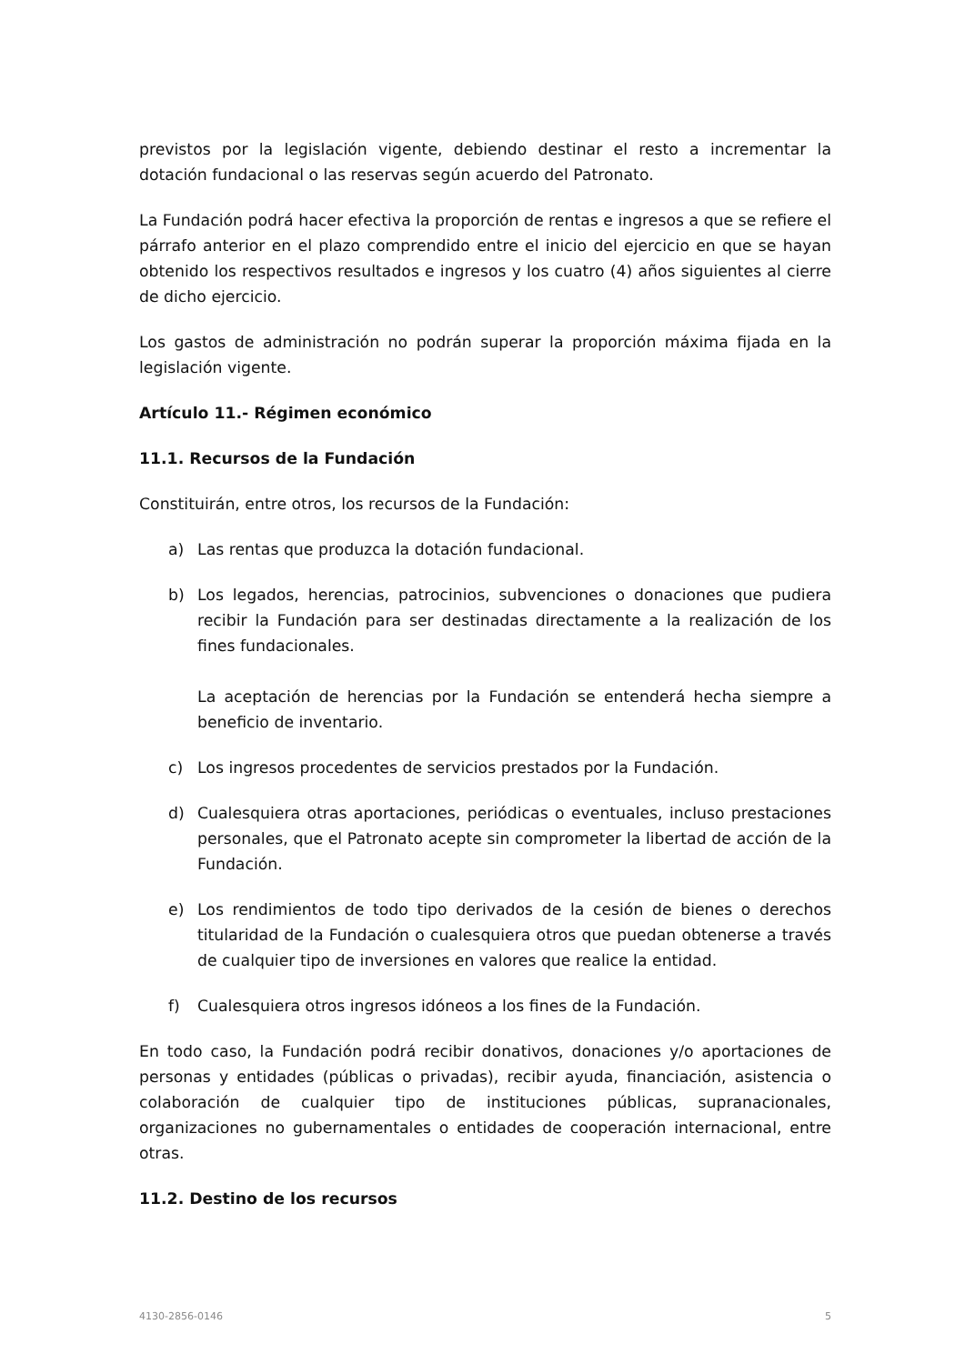previstos por la legislación vigente, debiendo destinar el resto a incrementar la dotación fundacional o las reservas según acuerdo del Patronato.
La Fundación podrá hacer efectiva la proporción de rentas e ingresos a que se refiere el párrafo anterior en el plazo comprendido entre el inicio del ejercicio en que se hayan obtenido los respectivos resultados e ingresos y los cuatro (4) años siguientes al cierre de dicho ejercicio.
Los gastos de administración no podrán superar la proporción máxima fijada en la legislación vigente.
Artículo 11.- Régimen económico
11.1. Recursos de la Fundación
Constituirán, entre otros, los recursos de la Fundación:
a) Las rentas que produzca la dotación fundacional.
b) Los legados, herencias, patrocinios, subvenciones o donaciones que pudiera recibir la Fundación para ser destinadas directamente a la realización de los fines fundacionales.
La aceptación de herencias por la Fundación se entenderá hecha siempre a beneficio de inventario.
c) Los ingresos procedentes de servicios prestados por la Fundación.
d) Cualesquiera otras aportaciones, periódicas o eventuales, incluso prestaciones personales, que el Patronato acepte sin comprometer la libertad de acción de la Fundación.
e) Los rendimientos de todo tipo derivados de la cesión de bienes o derechos titularidad de la Fundación o cualesquiera otros que puedan obtenerse a través de cualquier tipo de inversiones en valores que realice la entidad.
f) Cualesquiera otros ingresos idóneos a los fines de la Fundación.
En todo caso, la Fundación podrá recibir donativos, donaciones y/o aportaciones de personas y entidades (públicas o privadas), recibir ayuda, financiación, asistencia o colaboración de cualquier tipo de instituciones públicas, supranacionales, organizaciones no gubernamentales o entidades de cooperación internacional, entre otras.
11.2. Destino de los recursos
4130-2856-0146 5